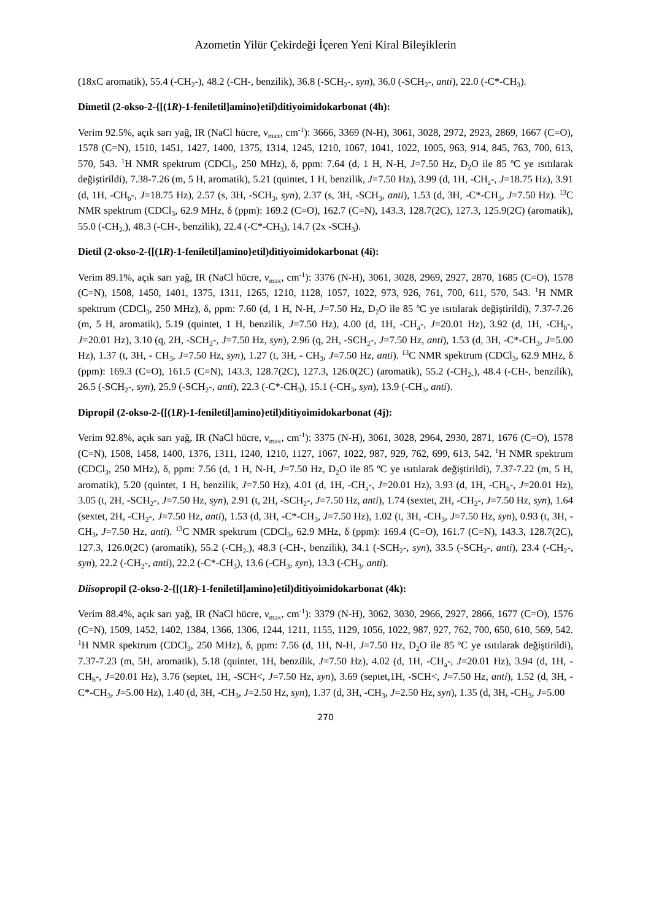Azometin Yilür Çekirdeği İçeren Yeni Kiral Bileşiklerin
(18xC aromatik), 55.4 (-CH<sub>2</sub>-), 48.2 (-CH-, benzilik), 36.8 (-SCH<sub>2</sub>-, syn), 36.0 (-SCH<sub>2</sub>-, anti), 22.0 (-C*-CH<sub>3</sub>).
Dimetil (2-okso-2-{[(1R)-1-feniletil]amino}etil)ditiyoimidokarbonat (4h):
Verim 92.5%, açık sarı yağ, IR (NaCl hücre, ν<sub>max</sub>, cm<sup>-1</sup>): 3666, 3369 (N-H), 3061, 3028, 2972, 2923, 2869, 1667 (C=O), 1578 (C=N), 1510, 1451, 1427, 1400, 1375, 1314, 1245, 1210, 1067, 1041, 1022, 1005, 963, 914, 845, 763, 700, 613, 570, 543. <sup>1</sup>H NMR spektrum (CDCl<sub>3</sub>, 250 MHz), δ, ppm: 7.64 (d, 1 H, N-H, J=7.50 Hz, D<sub>2</sub>O ile 85 ºC ye ısıtılarak değiştirildi), 7.38-7.26 (m, 5 H, aromatik), 5.21 (quintet, 1 H, benzilik, J=7.50 Hz), 3.99 (d, 1H, -CH<sub>a</sub>-, J=18.75 Hz), 3.91 (d, 1H, -CH<sub>b</sub>-, J=18.75 Hz), 2.57 (s, 3H, -SCH<sub>3</sub>, syn), 2.37 (s, 3H, -SCH<sub>3</sub>, anti), 1.53 (d, 3H, -C*-CH<sub>3</sub>, J=7.50 Hz). <sup>13</sup>C NMR spektrum (CDCl<sub>3</sub>, 62.9 MHz, δ (ppm): 169.2 (C=O), 162.7 (C=N), 143.3, 128.7(2C), 127.3, 125.9(2C) (aromatik), 55.0 (-CH<sub>2-</sub>), 48.3 (-CH-, benzilik), 22.4 (-C*-CH<sub>3</sub>), 14.7 (2x -SCH<sub>3</sub>).
Dietil (2-okso-2-{[(1R)-1-feniletil]amino}etil)ditiyoimidokarbonat (4i):
Verim 89.1%, açık sarı yağ, IR (NaCl hücre, ν<sub>max</sub>, cm<sup>-1</sup>): 3376 (N-H), 3061, 3028, 2969, 2927, 2870, 1685 (C=O), 1578 (C=N), 1508, 1450, 1401, 1375, 1311, 1265, 1210, 1128, 1057, 1022, 973, 926, 761, 700, 611, 570, 543. <sup>1</sup>H NMR spektrum (CDCl<sub>3</sub>, 250 MHz), δ, ppm: 7.60 (d, 1 H, N-H, J=7.50 Hz, D<sub>2</sub>O ile 85 ºC ye ısıtılarak değiştirildi), 7.37-7.26 (m, 5 H, aromatik), 5.19 (quintet, 1 H, benzilik, J=7.50 Hz), 4.00 (d, 1H, -CH<sub>a</sub>-, J=20.01 Hz), 3.92 (d, 1H, -CH<sub>b</sub>-, J=20.01 Hz), 3.10 (q, 2H, -SCH<sub>2</sub>-, J=7.50 Hz, syn), 2.96 (q, 2H, -SCH<sub>2</sub>-, J=7.50 Hz, anti), 1.53 (d, 3H, -C*-CH<sub>3</sub>, J=5.00 Hz), 1.37 (t, 3H, - CH<sub>3</sub>, J=7.50 Hz, syn), 1.27 (t, 3H, - CH<sub>3</sub>, J=7.50 Hz, anti). <sup>13</sup>C NMR spektrum (CDCl<sub>3</sub>, 62.9 MHz, δ (ppm): 169.3 (C=O), 161.5 (C=N), 143.3, 128.7(2C), 127.3, 126.0(2C) (aromatik), 55.2 (-CH<sub>2-</sub>), 48.4 (-CH-, benzilik), 26.5 (-SCH<sub>2</sub>-, syn), 25.9 (-SCH<sub>2</sub>-, anti), 22.3 (-C*-CH<sub>3</sub>), 15.1 (-CH<sub>3</sub>, syn), 13.9 (-CH<sub>3</sub>, anti).
Dipropil (2-okso-2-{[(1R)-1-feniletil]amino}etil)ditiyoimidokarbonat (4j):
Verim 92.8%, açık sarı yağ, IR (NaCl hücre, ν<sub>max</sub>, cm<sup>-1</sup>): 3375 (N-H), 3061, 3028, 2964, 2930, 2871, 1676 (C=O), 1578 (C=N), 1508, 1458, 1400, 1376, 1311, 1240, 1210, 1127, 1067, 1022, 987, 929, 762, 699, 613, 542. <sup>1</sup>H NMR spektrum (CDCl<sub>3</sub>, 250 MHz), δ, ppm: 7.56 (d, 1 H, N-H, J=7.50 Hz, D<sub>2</sub>O ile 85 ºC ye ısıtılarak değiştirildi), 7.37-7.22 (m, 5 H, aromatik), 5.20 (quintet, 1 H, benzilik, J=7.50 Hz), 4.01 (d, 1H, -CH<sub>a</sub>-, J=20.01 Hz), 3.93 (d, 1H, -CH<sub>b</sub>-, J=20.01 Hz), 3.05 (t, 2H, -SCH<sub>2</sub>-, J=7.50 Hz, syn), 2.91 (t, 2H, -SCH<sub>2</sub>-, J=7.50 Hz, anti), 1.74 (sextet, 2H, -CH<sub>2</sub>-, J=7.50 Hz, syn), 1.64 (sextet, 2H, -CH<sub>2</sub>-, J=7.50 Hz, anti), 1.53 (d, 3H, -C*-CH<sub>3</sub>, J=7.50 Hz), 1.02 (t, 3H, -CH<sub>3</sub>, J=7.50 Hz, syn), 0.93 (t, 3H, -CH<sub>3</sub>, J=7.50 Hz, anti). <sup>13</sup>C NMR spektrum (CDCl<sub>3</sub>, 62.9 MHz, δ (ppm): 169.4 (C=O), 161.7 (C=N), 143.3, 128.7(2C), 127.3, 126.0(2C) (aromatik), 55.2 (-CH<sub>2-</sub>), 48.3 (-CH-, benzilik), 34.1 (-SCH<sub>2</sub>-, syn), 33.5 (-SCH<sub>2</sub>-, anti), 23.4 (-CH<sub>2</sub>-, syn), 22.2 (-CH<sub>2</sub>-, anti), 22.2 (-C*-CH<sub>3</sub>), 13.6 (-CH<sub>3</sub>, syn), 13.3 (-CH<sub>3</sub>, anti).
Diisopropil (2-okso-2-{[(1R)-1-feniletil]amino}etil)ditiyoimidokarbonat (4k):
Verim 88.4%, açık sarı yağ, IR (NaCl hücre, ν<sub>max</sub>, cm<sup>-1</sup>): 3379 (N-H), 3062, 3030, 2966, 2927, 2866, 1677 (C=O), 1576 (C=N), 1509, 1452, 1402, 1384, 1366, 1306, 1244, 1211, 1155, 1129, 1056, 1022, 987, 927, 762, 700, 650, 610, 569, 542. <sup>1</sup>H NMR spektrum (CDCl<sub>3</sub>, 250 MHz), δ, ppm: 7.56 (d, 1H, N-H, J=7.50 Hz, D<sub>2</sub>O ile 85 ºC ye ısıtılarak değiştirildi), 7.37-7.23 (m, 5H, aromatik), 5.18 (quintet, 1H, benzilik, J=7.50 Hz), 4.02 (d, 1H, -CH<sub>a</sub>-, J=20.01 Hz), 3.94 (d, 1H, -CH<sub>b</sub>-, J=20.01 Hz), 3.76 (septet, 1H, -SCH<, J=7.50 Hz, syn), 3.69 (septet,1H, -SCH<, J=7.50 Hz, anti), 1.52 (d, 3H, -C*-CH<sub>3</sub>, J=5.00 Hz), 1.40 (d, 3H, -CH<sub>3</sub>, J=2.50 Hz, syn), 1.37 (d, 3H, -CH<sub>3</sub>, J=2.50 Hz, syn), 1.35 (d, 3H, -CH<sub>3</sub>, J=5.00
270